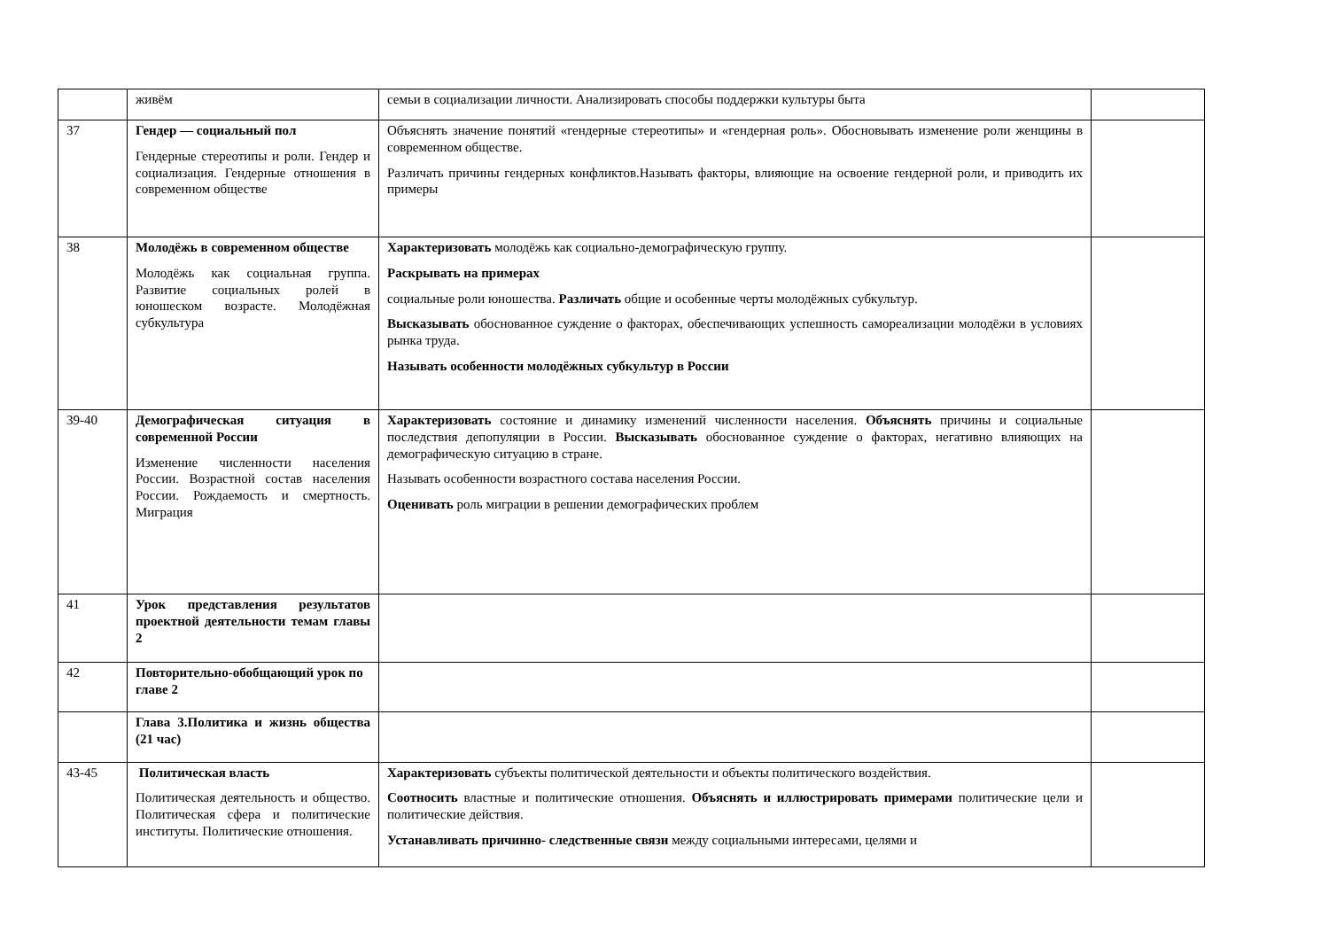| | живём | семьи в социализации личности. Анализировать способы поддержки культуры быта | |
| 37 | Гендер — социальный пол Гендерные стереотипы и роли. Гендер и социализация. Гендерные отношения в современном обществе | Объяснять значение понятий «гендерные стереотипы» и «гендерная роль». Обосновывать изменение роли женщины в современном обществе. Различать причины гендерных конфликтов.Называть факторы, влияющие на освоение гендерной роли, и приводить их примеры | |
| 38 | Молодёжь в современном обществе Молодёжь как социальная группа. Развитие социальных ролей в юношеском возрасте. Молодёжная субкультура | Характеризовать молодёжь как социально-демографическую группу. Раскрывать на примерах социальные роли юношества. Различать общие и особенные черты молодёжных субкультур. Высказывать обоснованное суждение о факторах, обеспечивающих успешность самореализации молодёжи в условиях рынка труда. Называть особенности молодёжных субкультур в России | |
| 39-40 | Демографическая ситуация в современной России Изменение численности населения России. Возрастной состав населения России. Рождаемость и смертность. Миграция | Характеризовать состояние и динамику изменений численности населения. Объяснять причины и социальные последствия депопуляции в России. Высказывать обоснованное суждение о факторах, негативно влияющих на демографическую ситуацию в стране. Называть особенности возрастного состава населения России. Оценивать роль миграции в решении демографических проблем | |
| 41 | Урок представления результатов проектной деятельности темам главы 2 | | |
| 42 | Повторительно-обобщающий урок по главе 2 | | |
| | Глава 3.Политика и жизнь общества (21 час) | | |
| 43-45 | Политическая власть Политическая деятельность и общество. Политическая сфера и политические институты. Политические отношения. | Характеризовать субъекты политической деятельности и объекты политического воздействия. Соотносить властные и политические отношения. Объяснять и иллюстрировать примерами политические цели и политические действия. Устанавливать причинно- следственные связи между социальными интересами, целями и | |